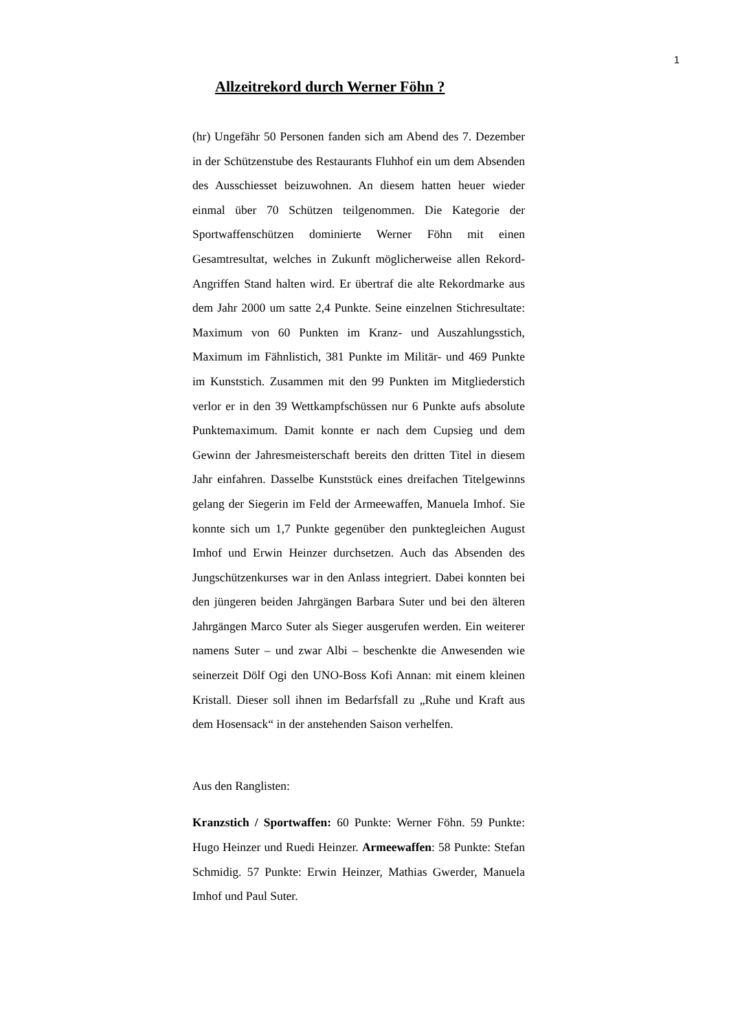1
Allzeitrekord durch Werner Föhn ?
(hr) Ungefähr 50 Personen fanden sich am Abend des 7. Dezember in der Schützenstube des Restaurants Fluhhof ein um dem Absenden des Ausschiesset beizuwohnen. An diesem hatten heuer wieder einmal über 70 Schützen teilgenommen. Die Kategorie der Sportwaffenschützen dominierte Werner Föhn mit einen Gesamtresultat, welches in Zukunft möglicherweise allen Rekord-Angriffen Stand halten wird. Er übertraf die alte Rekordmarke aus dem Jahr 2000 um satte 2,4 Punkte. Seine einzelnen Stichresultate: Maximum von 60 Punkten im Kranz- und Auszahlungsstich, Maximum im Fähnlistich, 381 Punkte im Militär- und 469 Punkte im Kunststich. Zusammen mit den 99 Punkten im Mitgliederstich verlor er in den 39 Wettkampfschüssen nur 6 Punkte aufs absolute Punktemaximum. Damit konnte er nach dem Cupsieg und dem Gewinn der Jahresmeisterschaft bereits den dritten Titel in diesem Jahr einfahren. Dasselbe Kunststück eines dreifachen Titelgewinns gelang der Siegerin im Feld der Armeewaffen, Manuela Imhof. Sie konnte sich um 1,7 Punkte gegenüber den punktegleichen August Imhof und Erwin Heinzer durchsetzen. Auch das Absenden des Jungschützenkurses war in den Anlass integriert. Dabei konnten bei den jüngeren beiden Jahrgängen Barbara Suter und bei den älteren Jahrgängen Marco Suter als Sieger ausgerufen werden. Ein weiterer namens Suter – und zwar Albi – beschenkte die Anwesenden wie seinerzeit Dölf Ogi den UNO-Boss Kofi Annan: mit einem kleinen Kristall. Dieser soll ihnen im Bedarfsfall zu „Ruhe und Kraft aus dem Hosensack“ in der anstehenden Saison verhelfen.
Aus den Ranglisten:
Kranzstich / Sportwaffen: 60 Punkte: Werner Föhn. 59 Punkte: Hugo Heinzer und Ruedi Heinzer. Armeewaffen: 58 Punkte: Stefan Schmidig. 57 Punkte: Erwin Heinzer, Mathias Gwerder, Manuela Imhof und Paul Suter.